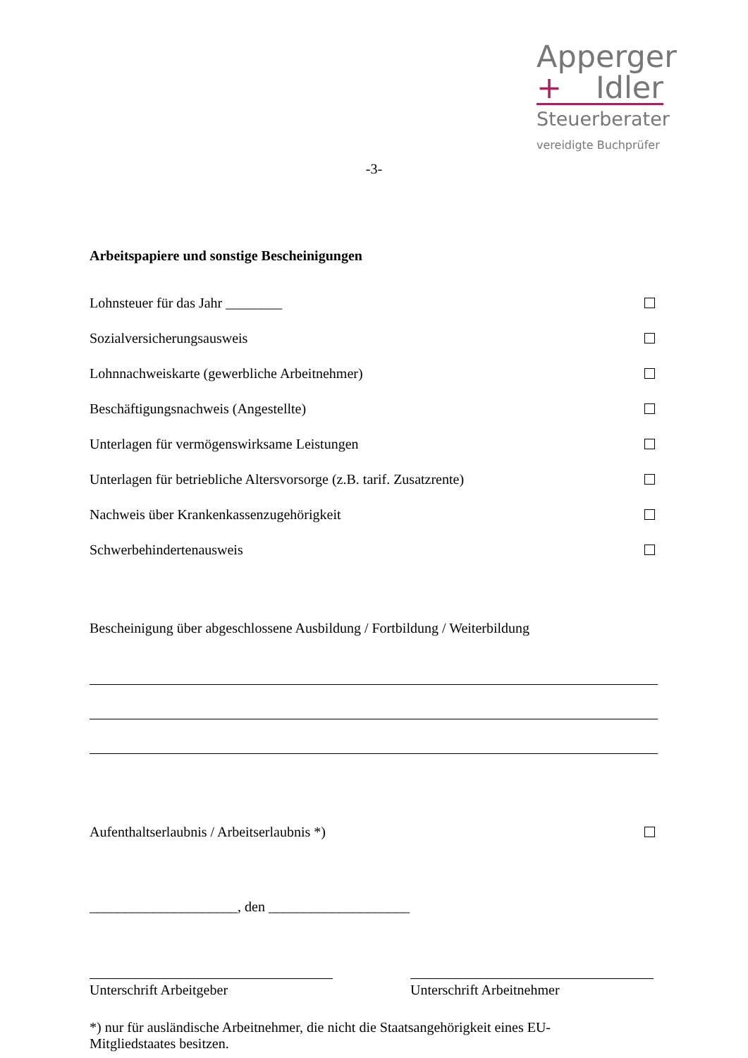Apperger
+ Idler
Steuerberater
vereidigte Buchprüfer
-3-
Arbeitspapiere und sonstige Bescheinigungen
Lohnsteuer für das Jahr ________
Sozialversicherungsausweis
Lohnnachweiskarte (gewerbliche Arbeitnehmer)
Beschäftigungsnachweis (Angestellte)
Unterlagen für vermögenswirksame Leistungen
Unterlagen für betriebliche Altersvorsorge (z.B. tarif. Zusatzrente)
Nachweis über Krankenkassenzugehörigkeit
Schwerbehindertenausweis
Bescheinigung über abgeschlossene Ausbildung / Fortbildung / Weiterbildung
Aufenthaltserlaubnis / Arbeitserlaubnis *)
_____________________, den ____________________
Unterschrift Arbeitgeber Unterschrift Arbeitnehmer
*) nur für ausländische Arbeitnehmer, die nicht die Staatsangehörigkeit eines EU-Mitgliedstaates besitzen.